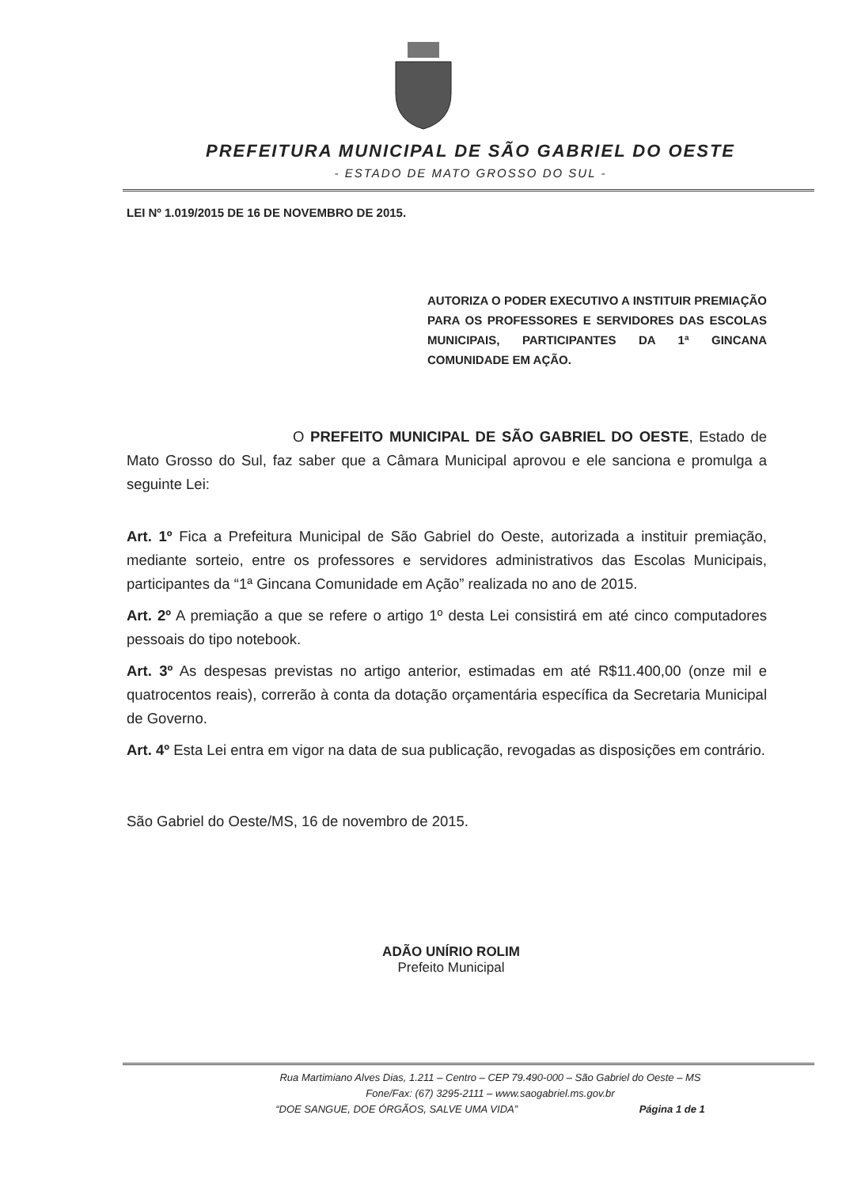PREFEITURA MUNICIPAL DE SÃO GABRIEL DO OESTE
- ESTADO DE MATO GROSSO DO SUL -
LEI Nº 1.019/2015 DE 16 DE NOVEMBRO DE 2015.
AUTORIZA O PODER EXECUTIVO A INSTITUIR PREMIAÇÃO PARA OS PROFESSORES E SERVIDORES DAS ESCOLAS MUNICIPAIS, PARTICIPANTES DA 1ª GINCANA COMUNIDADE EM AÇÃO.
O PREFEITO MUNICIPAL DE SÃO GABRIEL DO OESTE, Estado de Mato Grosso do Sul, faz saber que a Câmara Municipal aprovou e ele sanciona e promulga a seguinte Lei:
Art. 1º Fica a Prefeitura Municipal de São Gabriel do Oeste, autorizada a instituir premiação, mediante sorteio, entre os professores e servidores administrativos das Escolas Municipais, participantes da “1ª Gincana Comunidade em Ação” realizada no ano de 2015.
Art. 2º A premiação a que se refere o artigo 1º desta Lei consistirá em até cinco computadores pessoais do tipo notebook.
Art. 3º As despesas previstas no artigo anterior, estimadas em até R$11.400,00 (onze mil e quatrocentos reais), correrão à conta da dotação orçamentária específica da Secretaria Municipal de Governo.
Art. 4º Esta Lei entra em vigor na data de sua publicação, revogadas as disposições em contrário.
São Gabriel do Oeste/MS, 16 de novembro de 2015.
ADÃO UNÍRIO ROLIM
Prefeito Municipal
Rua Martimiano Alves Dias, 1.211 – Centro – CEP 79.490-000 – São Gabriel do Oeste – MS
Fone/Fax: (67) 3295-2111 – www.saogabriel.ms.gov.br
“DOE SANGUE, DOE ÓRGÃOS, SALVE UMA VIDA” Página 1 de 1